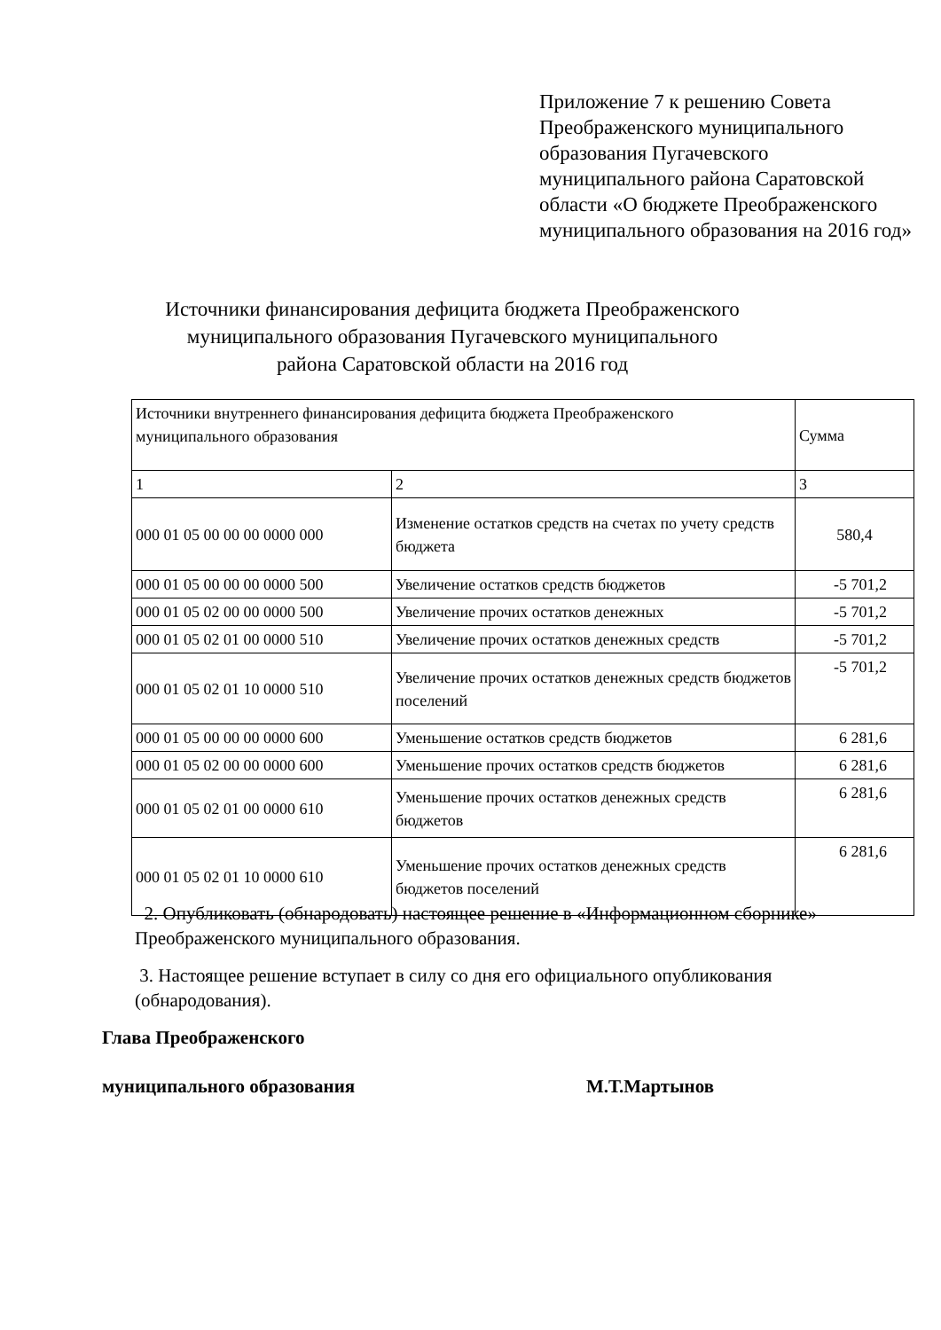Приложение 7 к решению Совета Преображенского муниципального образования Пугачевского муниципального района Саратовской области «О бюджете Преображенского муниципального образования на 2016 год»
Источники финансирования дефицита бюджета Преображенского муниципального образования Пугачевского муниципального района Саратовской области на 2016 год
| Источники внутреннего финансирования дефицита бюджета Преображенского муниципального образования | | Сумма |
| 1 | 2 | 3 |
| 000 01 05 00 00 00 0000 000 | Изменение остатков средств на счетах по учету средств бюджета | 580,4 |
| 000 01 05 00 00 00 0000 500 | Увеличение остатков средств бюджетов | -5 701,2 |
| 000 01 05 02 00 00 0000 500 | Увеличение прочих остатков денежных | -5 701,2 |
| 000 01 05 02 01 00 0000 510 | Увеличение прочих остатков денежных средств | -5 701,2 |
| 000 01 05 02 01 10 0000 510 | Увеличение прочих остатков денежных средств бюджетов поселений | -5 701,2 |
| 000 01 05 00 00 00 0000 600 | Уменьшение остатков средств бюджетов | 6 281,6 |
| 000 01 05 02 00 00 0000 600 | Уменьшение прочих остатков средств бюджетов | 6 281,6 |
| 000 01 05 02 01 00 0000 610 | Уменьшение прочих остатков денежных средств бюджетов | 6 281,6 |
| 000 01 05 02 01 10 0000 610 | Уменьшение прочих остатков денежных средств бюджетов поселений | 6 281,6 |
2. Опубликовать (обнародовать) настоящее решение в «Информационном сборнике» Преображенского муниципального образования.
3. Настоящее решение вступает в силу со дня его официального опубликования (обнародования).
Глава Преображенского
муниципального образования М.Т.Мартынов